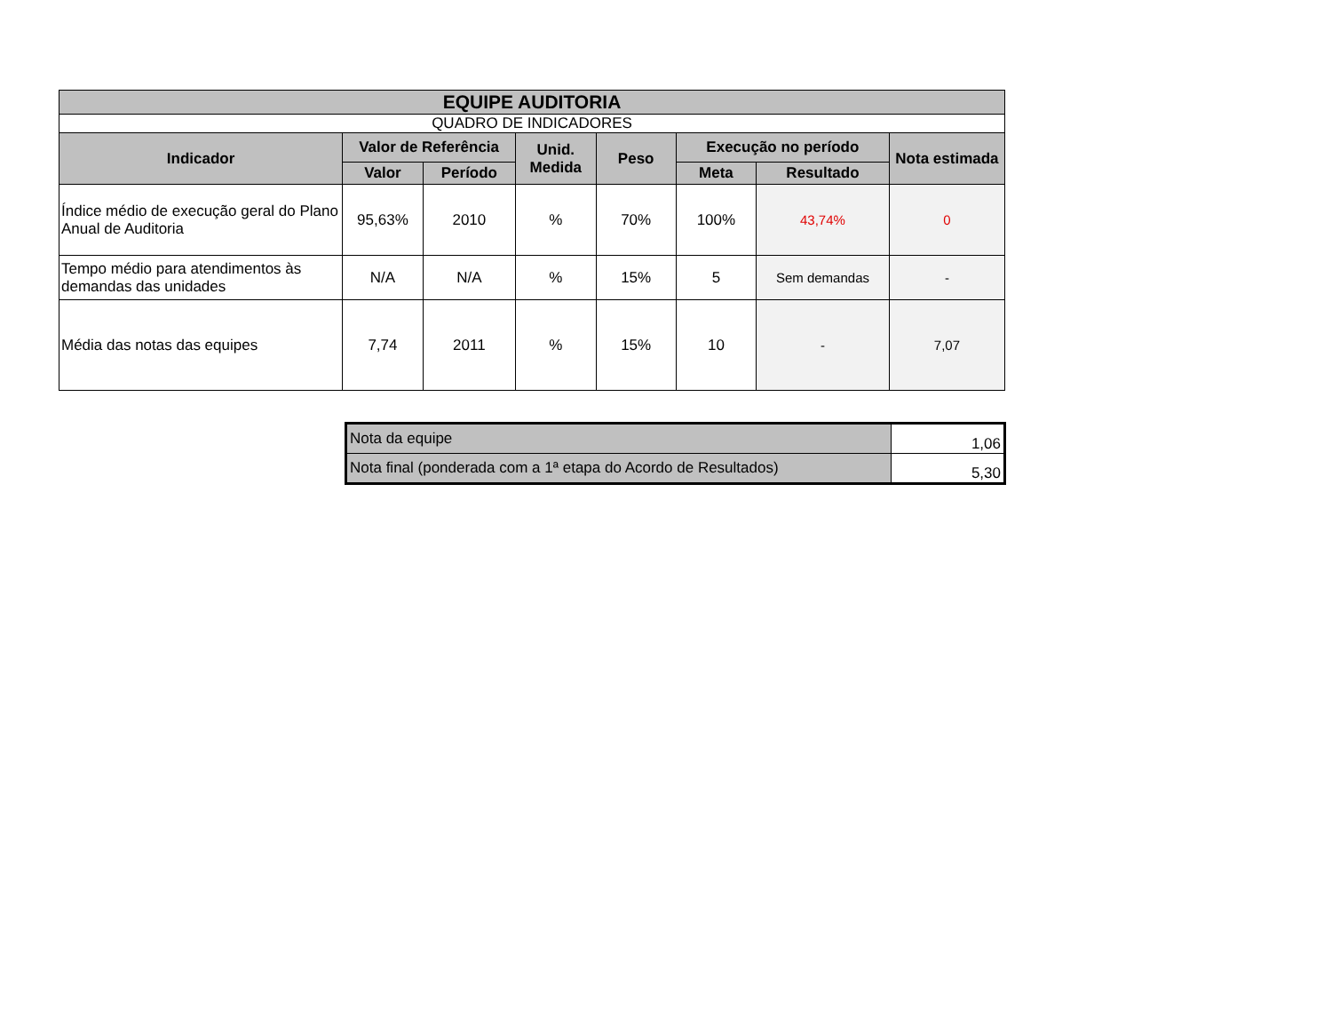| EQUIPE AUDITORIA | | | | | | | |
| --- | --- | --- | --- | --- | --- | --- | --- |
| QUADRO DE INDICADORES | | | | | | | |
| Indicador | Valor de Referência | | Unid. Medida | Peso | Execução no período | | Nota estimada |
| | Valor | Período | | | Meta | Resultado | |
| Índice médio de execução geral do Plano Anual de Auditoria | 95,63% | 2010 | % | 70% | 100% | 43,74% | 0 |
| Tempo médio para atendimentos às demandas das unidades | N/A | N/A | % | 15% | 5 | Sem demandas | - |
| Média das notas das equipes | 7,74 | 2011 | % | 15% | 10 | - | 7,07 |
| Nota da equipe | 1,06 |
| Nota final (ponderada com a 1ª etapa do Acordo de Resultados) | 5,30 |